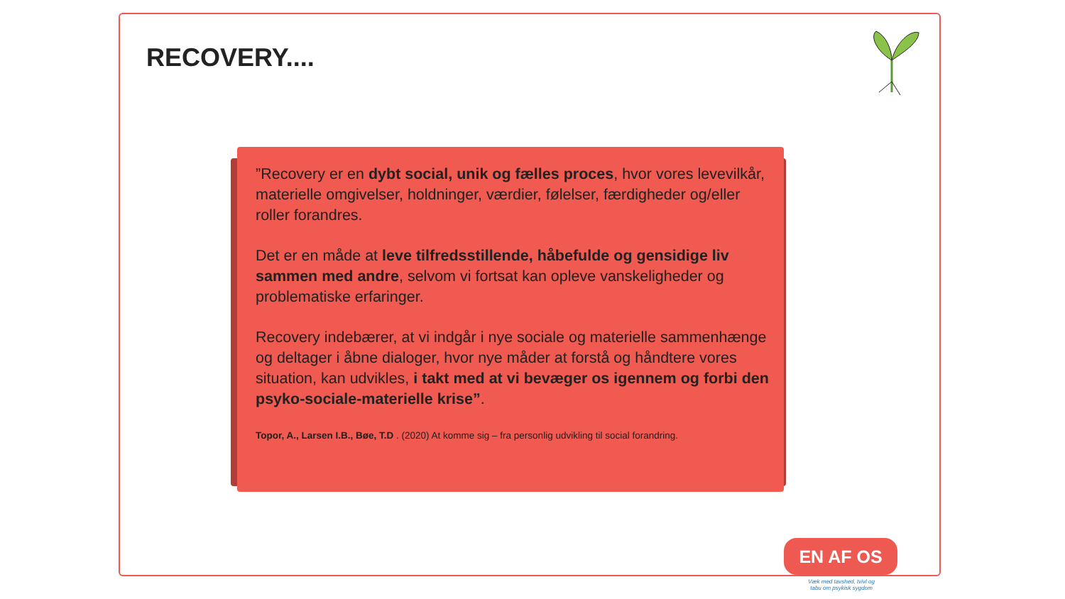RECOVERY....
”Recovery er en dybt social, unik og fælles proces, hvor vores levevilkår, materielle omgivelser, holdninger, værdier, følelser, færdigheder og/eller roller forandres.
Det er en måde at leve tilfredsstillende, håbefulde og gensidige liv sammen med andre, selvom vi fortsat kan opleve vanskeligheder og problematiske erfaringer.
Recovery indebærer, at vi indgår i nye sociale og materielle sammenhænge og deltager i åbne dialoger, hvor nye måder at forstå og håndtere vores situation, kan udvikles, i takt med at vi bevæger os igennem og forbi den psyko-sociale-materielle krise”.
Topor, A., Larsen I.B., Bøe, T.D . (2020) At komme sig – fra personlig udvikling til social forandring.
EN AF OS
Væk med tavshed, tvivl og tabu om psykisk sygdom